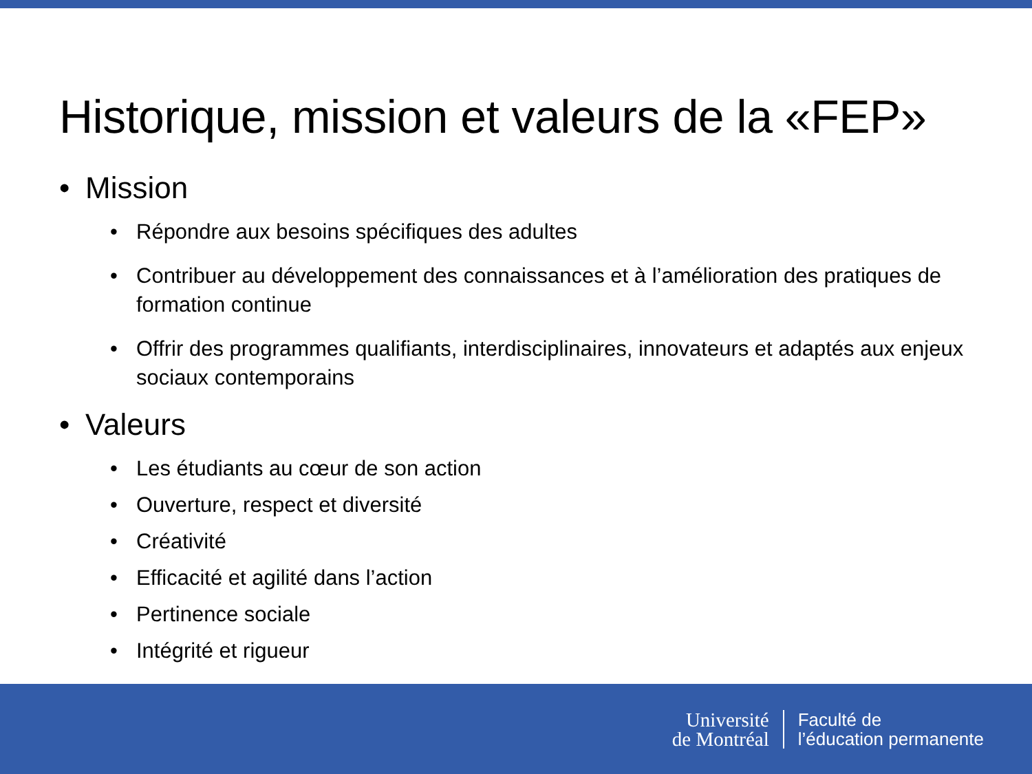Historique, mission et valeurs de la «FEP»
• Mission
• Répondre aux besoins spécifiques des adultes
• Contribuer au développement des connaissances et à l’amélioration des pratiques de formation continue
• Offrir des programmes qualifiants, interdisciplinaires, innovateurs et adaptés aux enjeux sociaux contemporains
• Valeurs
• Les étudiants au cœur de son action
• Ouverture, respect et diversité
• Créativité
• Efficacité et agilité dans l’action
• Pertinence sociale
• Intégrité et rigueur
Université
de Montréal
Faculté de
l’éducation permanente